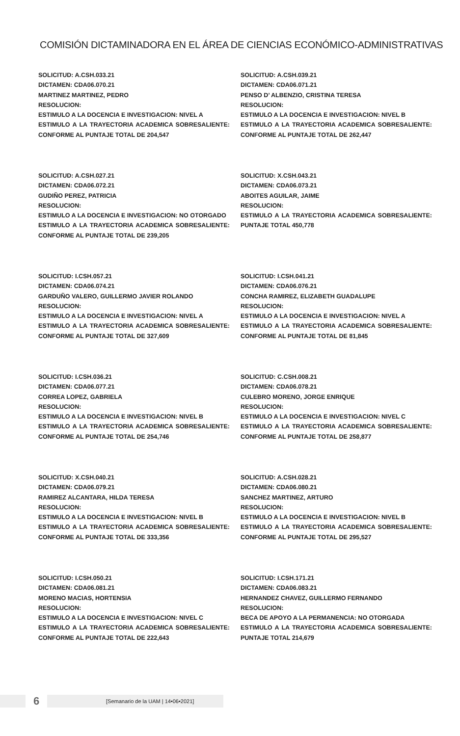COMISIÓN DICTAMINADORA EN EL ÁREA DE CIENCIAS ECONÓMICO-ADMINISTRATIVAS
SOLICITUD: A.CSH.033.21
DICTAMEN: CDA06.070.21
MARTINEZ MARTINEZ, PEDRO
RESOLUCION:
ESTIMULO A LA DOCENCIA E INVESTIGACION: NIVEL A
ESTIMULO A LA TRAYECTORIA ACADEMICA SOBRESALIENTE: CONFORME AL PUNTAJE TOTAL DE 204,547
SOLICITUD: A.CSH.039.21
DICTAMEN: CDA06.071.21
PENSO D’ ALBENZIO, CRISTINA TERESA
RESOLUCION:
ESTIMULO A LA DOCENCIA E INVESTIGACION: NIVEL B
ESTIMULO A LA TRAYECTORIA ACADEMICA SOBRESALIENTE: CONFORME AL PUNTAJE TOTAL DE 262,447
SOLICITUD: A.CSH.027.21
DICTAMEN: CDA06.072.21
GUDIÑO PEREZ, PATRICIA
RESOLUCION:
ESTIMULO A LA DOCENCIA E INVESTIGACION: NO OTORGADO
ESTIMULO A LA TRAYECTORIA ACADEMICA SOBRESALIENTE: CONFORME AL PUNTAJE TOTAL DE 239,205
SOLICITUD: X.CSH.043.21
DICTAMEN: CDA06.073.21
ABOITES AGUILAR, JAIME
RESOLUCION:
ESTIMULO A LA TRAYECTORIA ACADEMICA SOBRESALIENTE: PUNTAJE TOTAL 450,778
SOLICITUD: I.CSH.057.21
DICTAMEN: CDA06.074.21
GARDUÑO VALERO, GUILLERMO JAVIER ROLANDO
RESOLUCION:
ESTIMULO A LA DOCENCIA E INVESTIGACION: NIVEL A
ESTIMULO A LA TRAYECTORIA ACADEMICA SOBRESALIENTE: CONFORME AL PUNTAJE TOTAL DE 327,609
SOLICITUD: I.CSH.041.21
DICTAMEN: CDA06.076.21
CONCHA RAMIREZ, ELIZABETH GUADALUPE
RESOLUCION:
ESTIMULO A LA DOCENCIA E INVESTIGACION: NIVEL A
ESTIMULO A LA TRAYECTORIA ACADEMICA SOBRESALIENTE: CONFORME AL PUNTAJE TOTAL DE 81,845
SOLICITUD: I.CSH.036.21
DICTAMEN: CDA06.077.21
CORREA LOPEZ, GABRIELA
RESOLUCION:
ESTIMULO A LA DOCENCIA E INVESTIGACION: NIVEL B
ESTIMULO A LA TRAYECTORIA ACADEMICA SOBRESALIENTE: CONFORME AL PUNTAJE TOTAL DE 254,746
SOLICITUD: C.CSH.008.21
DICTAMEN: CDA06.078.21
CULEBRO MORENO, JORGE ENRIQUE
RESOLUCION:
ESTIMULO A LA DOCENCIA E INVESTIGACION: NIVEL C
ESTIMULO A LA TRAYECTORIA ACADEMICA SOBRESALIENTE: CONFORME AL PUNTAJE TOTAL DE 258,877
SOLICITUD: X.CSH.040.21
DICTAMEN: CDA06.079.21
RAMIREZ ALCANTARA, HILDA TERESA
RESOLUCION:
ESTIMULO A LA DOCENCIA E INVESTIGACION: NIVEL B
ESTIMULO A LA TRAYECTORIA ACADEMICA SOBRESALIENTE: CONFORME AL PUNTAJE TOTAL DE 333,356
SOLICITUD: A.CSH.028.21
DICTAMEN: CDA06.080.21
SANCHEZ MARTINEZ, ARTURO
RESOLUCION:
ESTIMULO A LA DOCENCIA E INVESTIGACION: NIVEL B
ESTIMULO A LA TRAYECTORIA ACADEMICA SOBRESALIENTE: CONFORME AL PUNTAJE TOTAL DE 295,527
SOLICITUD: I.CSH.050.21
DICTAMEN: CDA06.081.21
MORENO MACIAS, HORTENSIA
RESOLUCION:
ESTIMULO A LA DOCENCIA E INVESTIGACION: NIVEL C
ESTIMULO A LA TRAYECTORIA ACADEMICA SOBRESALIENTE: CONFORME AL PUNTAJE TOTAL DE 222,643
SOLICITUD: I.CSH.171.21
DICTAMEN: CDA06.083.21
HERNANDEZ CHAVEZ, GUILLERMO FERNANDO
RESOLUCION:
BECA DE APOYO A LA PERMANENCIA: NO OTORGADA
ESTIMULO A LA TRAYECTORIA ACADEMICA SOBRESALIENTE: PUNTAJE TOTAL 214,679
6
[Semanario de la UAM | 14•06•2021]